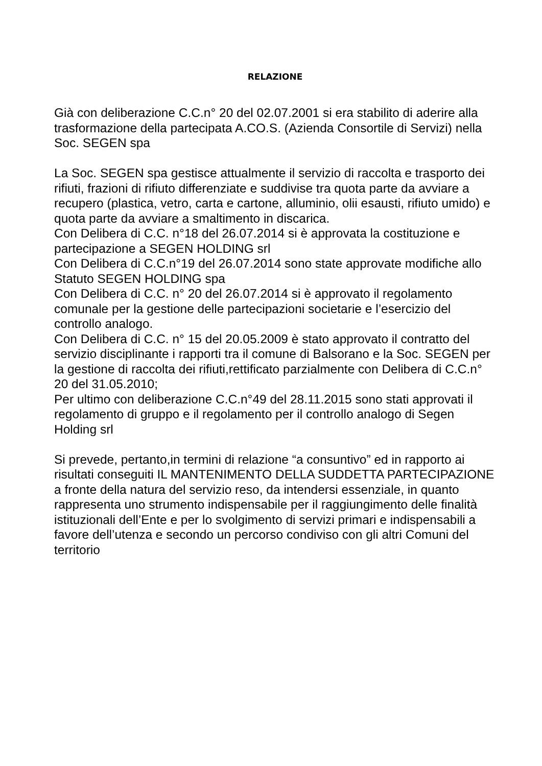RELAZIONE
Già con deliberazione C.C.n° 20 del 02.07.2001 si era stabilito di aderire alla trasformazione della partecipata A.CO.S. (Azienda Consortile di Servizi) nella Soc. SEGEN spa
La Soc. SEGEN spa gestisce attualmente il servizio di raccolta e trasporto dei rifiuti, frazioni di rifiuto differenziate e suddivise tra quota parte da avviare a recupero (plastica, vetro, carta e cartone, alluminio, olii esausti, rifiuto umido) e quota parte da avviare a smaltimento in discarica.
Con Delibera di C.C. n°18 del 26.07.2014 si è approvata la costituzione e partecipazione a SEGEN HOLDING srl
Con Delibera di C.C.n°19 del 26.07.2014 sono state approvate modifiche allo Statuto SEGEN HOLDING spa
Con Delibera di C.C. n° 20 del 26.07.2014 si è approvato il regolamento comunale per la gestione delle partecipazioni societarie e l’esercizio del controllo analogo.
Con Delibera di C.C. n° 15 del 20.05.2009 è stato approvato il contratto del servizio disciplinante i rapporti tra il comune di Balsorano e la Soc. SEGEN per la gestione di raccolta dei rifiuti,rettificato parzialmente con Delibera di C.C.n° 20 del 31.05.2010;
Per ultimo con deliberazione C.C.n°49 del 28.11.2015 sono stati approvati il regolamento di gruppo e il regolamento per il controllo analogo di Segen Holding srl
Si prevede, pertanto,in termini di relazione “a consuntivo” ed in rapporto ai risultati conseguiti IL MANTENIMENTO DELLA SUDDETTA PARTECIPAZIONE a fronte della natura del servizio reso, da intendersi essenziale, in quanto rappresenta uno strumento indispensabile per il raggiungimento delle finalità istituzionali dell’Ente e per lo svolgimento di servizi primari e indispensabili a favore dell’utenza e secondo un percorso condiviso con gli altri Comuni del territorio